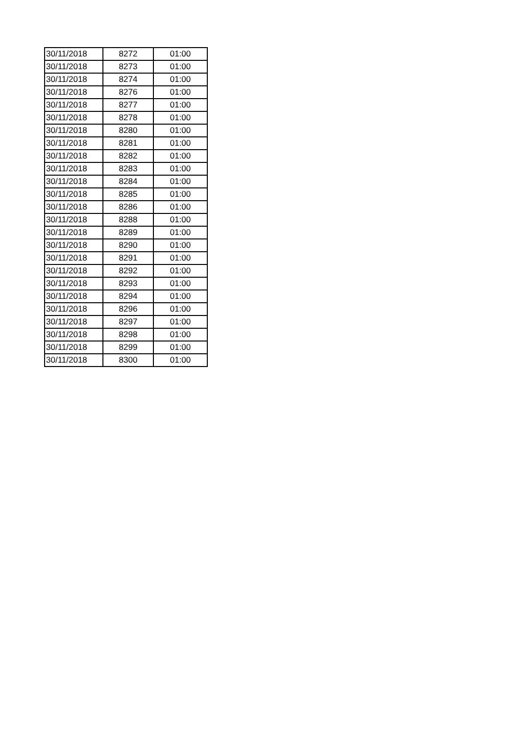| 30/11/2018 | 8272 | 01:00 |
| 30/11/2018 | 8273 | 01:00 |
| 30/11/2018 | 8274 | 01:00 |
| 30/11/2018 | 8276 | 01:00 |
| 30/11/2018 | 8277 | 01:00 |
| 30/11/2018 | 8278 | 01:00 |
| 30/11/2018 | 8280 | 01:00 |
| 30/11/2018 | 8281 | 01:00 |
| 30/11/2018 | 8282 | 01:00 |
| 30/11/2018 | 8283 | 01:00 |
| 30/11/2018 | 8284 | 01:00 |
| 30/11/2018 | 8285 | 01:00 |
| 30/11/2018 | 8286 | 01:00 |
| 30/11/2018 | 8288 | 01:00 |
| 30/11/2018 | 8289 | 01:00 |
| 30/11/2018 | 8290 | 01:00 |
| 30/11/2018 | 8291 | 01:00 |
| 30/11/2018 | 8292 | 01:00 |
| 30/11/2018 | 8293 | 01:00 |
| 30/11/2018 | 8294 | 01:00 |
| 30/11/2018 | 8296 | 01:00 |
| 30/11/2018 | 8297 | 01:00 |
| 30/11/2018 | 8298 | 01:00 |
| 30/11/2018 | 8299 | 01:00 |
| 30/11/2018 | 8300 | 01:00 |